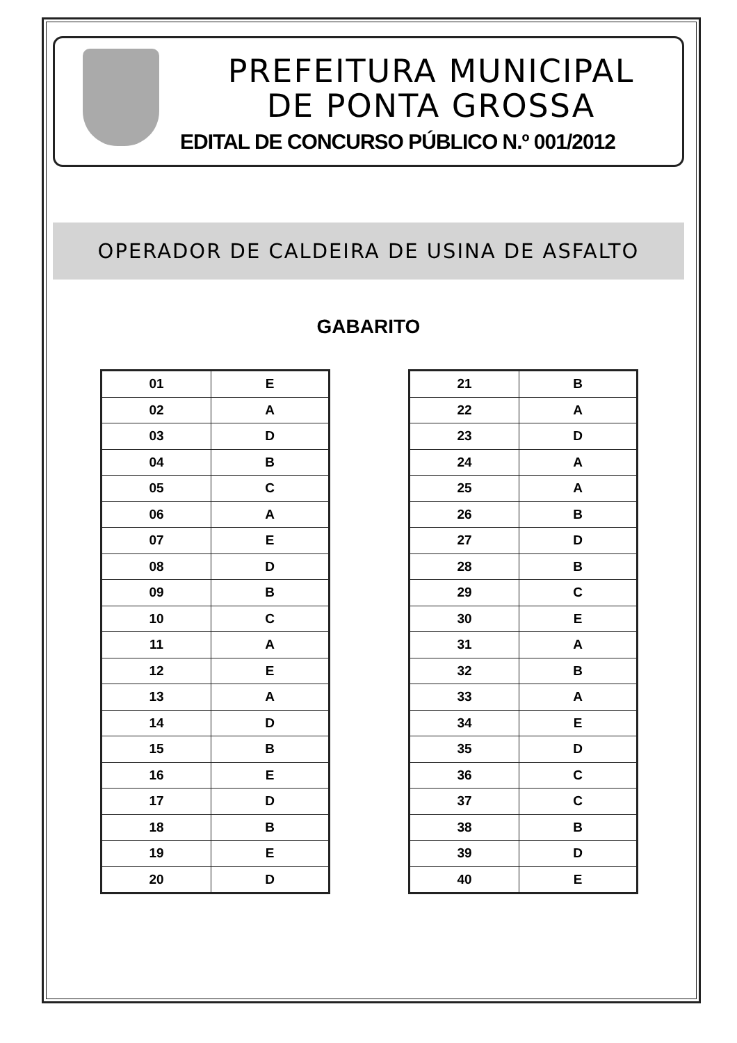PREFEITURA MUNICIPAL
DE PONTA GROSSA
EDITAL DE CONCURSO PÚBLICO N.º 001/2012
OPERADOR DE CALDEIRA DE USINA DE ASFALTO
GABARITO
| 01 | E |
| 02 | A |
| 03 | D |
| 04 | B |
| 05 | C |
| 06 | A |
| 07 | E |
| 08 | D |
| 09 | B |
| 10 | C |
| 11 | A |
| 12 | E |
| 13 | A |
| 14 | D |
| 15 | B |
| 16 | E |
| 17 | D |
| 18 | B |
| 19 | E |
| 20 | D |
| 21 | B |
| 22 | A |
| 23 | D |
| 24 | A |
| 25 | A |
| 26 | B |
| 27 | D |
| 28 | B |
| 29 | C |
| 30 | E |
| 31 | A |
| 32 | B |
| 33 | A |
| 34 | E |
| 35 | D |
| 36 | C |
| 37 | C |
| 38 | B |
| 39 | D |
| 40 | E |